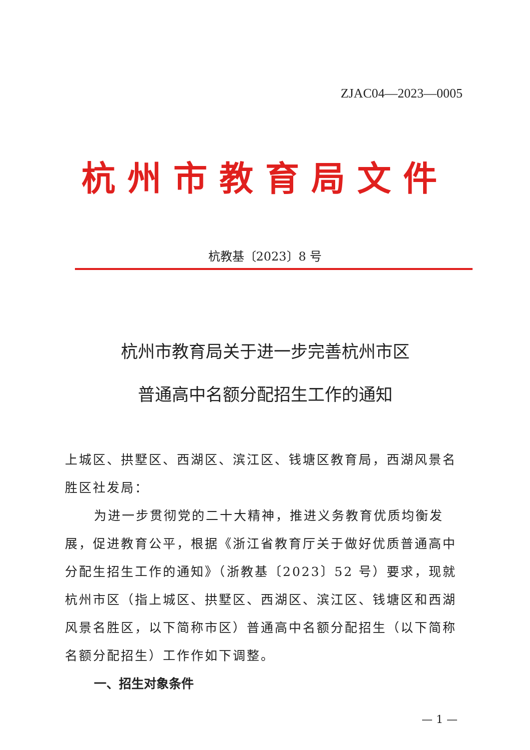ZJAC04—2023—0005
杭州市教育局文件
杭教基〔2023〕8 号
杭州市教育局关于进一步完善杭州市区
普通高中名额分配招生工作的通知
上城区、拱墅区、西湖区、滨江区、钱塘区教育局，西湖风景名胜区社发局：
为进一步贯彻党的二十大精神，推进义务教育优质均衡发展，促进教育公平，根据《浙江省教育厅关于做好优质普通高中分配生招生工作的通知》（浙教基〔2023〕52 号）要求，现就杭州市区（指上城区、拱墅区、西湖区、滨江区、钱塘区和西湖风景名胜区，以下简称市区）普通高中名额分配招生（以下简称名额分配招生）工作作如下调整。
一、招生对象条件
— 1 —